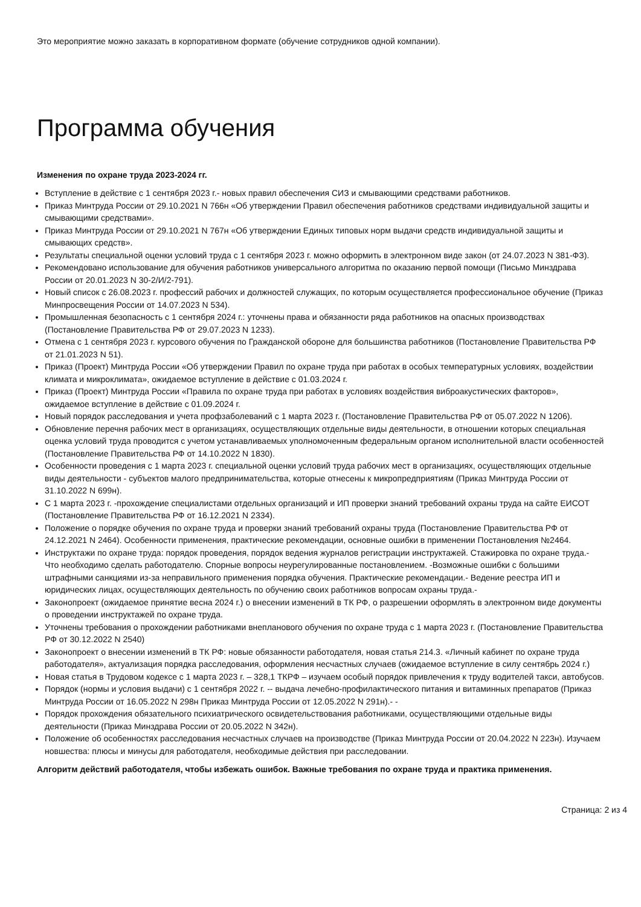Это мероприятие можно заказать в корпоративном формате (обучение сотрудников одной компании).
Программа обучения
Изменения по охране труда 2023-2024 гг.
Вступление в действие с 1 сентября 2023 г.- новых правил обеспечения СИЗ и смывающими средствами работников.
Приказ Минтруда России от 29.10.2021 N 766н «Об утверждении Правил обеспечения работников средствами индивидуальной защиты и смывающими средствами».
Приказ Минтруда России от 29.10.2021 N 767н «Об утверждении Единых типовых норм выдачи средств индивидуальной защиты и смывающих средств».
Результаты специальной оценки условий труда с 1 сентября 2023 г. можно оформить в электронном виде закон (от 24.07.2023 N 381-ФЗ).
Рекомендовано использование для обучения работников универсального алгоритма по оказанию первой помощи (Письмо Минздрава России от 20.01.2023 N 30-2/И/2-791).
Новый список с 26.08.2023 г. профессий рабочих и должностей служащих, по которым осуществляется профессиональное обучение (Приказ Минпросвещения России от 14.07.2023 N 534).
Промышленная безопасность с 1 сентября 2024 г.: уточнены права и обязанности ряда работников на опасных производствах (Постановление Правительства РФ от 29.07.2023 N 1233).
Отмена с 1 сентября 2023 г. курсового обучения по Гражданской обороне для большинства работников (Постановление Правительства РФ от 21.01.2023 N 51).
Приказ (Проект) Минтруда России «Об утверждении Правил по охране труда при работах в особых температурных условиях, воздействии климата и микроклимата», ожидаемое вступление в действие с 01.03.2024 г.
Приказ (Проект) Минтруда России «Правила по охране труда при работах в условиях воздействия виброакустических факторов», ожидаемое вступление в действие с 01.09.2024 г.
Новый порядок расследования и учета профзаболеваний с 1 марта 2023 г. (Постановление Правительства РФ от 05.07.2022 N 1206).
Обновление перечня рабочих мест в организациях, осуществляющих отдельные виды деятельности, в отношении которых специальная оценка условий труда проводится с учетом устанавливаемых уполномоченным федеральным органом исполнительной власти особенностей (Постановление Правительства РФ от 14.10.2022 N 1830).
Особенности проведения с 1 марта 2023 г. специальной оценки условий труда рабочих мест в организациях, осуществляющих отдельные виды деятельности - субъектов малого предпринимательства, которые отнесены к микропредприятиям (Приказ Минтруда России от 31.10.2022 N 699н).
С 1 марта 2023 г. -прохождение специалистами отдельных организаций и ИП проверки знаний требований охраны труда на сайте ЕИСОТ (Постановление Правительства РФ от 16.12.2021 N 2334).
Положение о порядке обучения по охране труда и проверки знаний требований охраны труда (Постановление Правительства РФ от 24.12.2021 N 2464). Особенности применения, практические рекомендации, основные ошибки в применении Постановления №2464.
Инструктажи по охране труда: порядок проведения, порядок ведения журналов регистрации инструктажей. Стажировка по охране труда.- Что необходимо сделать работодателю. Спорные вопросы неурегулированные постановлением. -Возможные ошибки с большими штрафными санкциями из-за неправильного применения порядка обучения. Практические рекомендации.- Ведение реестра ИП и юридических лицах, осуществляющих деятельность по обучению своих работников вопросам охраны труда.-
Законопроект (ожидаемое принятие весна 2024 г.) о внесении изменений в ТК РФ, о разрешении оформлять в электронном виде документы о проведении инструктажей по охране труда.
Уточнены требования о прохождении работниками внепланового обучения по охране труда с 1 марта 2023 г. (Постановление Правительства РФ от 30.12.2022 N 2540)
Законопроект о внесении изменений в ТК РФ: новые обязанности работодателя, новая статья 214.3. «Личный кабинет по охране труда работодателя», актуализация порядка расследования, оформления несчастных случаев (ожидаемое вступление в силу сентябрь 2024 г.)
Новая статья в Трудовом кодексе с 1 марта 2023 г. – 328,1 ТКРФ – изучаем особый порядок привлечения к труду водителей такси, автобусов.
Порядок (нормы и условия выдачи) с 1 сентября 2022 г. -- выдача лечебно-профилактического питания и витаминных препаратов (Приказ Минтруда России от 16.05.2022 N 298н Приказ Минтруда России от 12.05.2022 N 291н).- -
Порядок прохождения обязательного психиатрического освидетельствования работниками, осуществляющими отдельные виды деятельности (Приказ Минздрава России от 20.05.2022 N 342н).
Положение об особенностях расследования несчастных случаев на производстве (Приказ Минтруда России от 20.04.2022 N 223н). Изучаем новшества: плюсы и минусы для работодателя, необходимые действия при расследовании.
Алгоритм действий работодателя, чтобы избежать ошибок. Важные требования по охране труда и практика применения.
Страница: 2 из 4